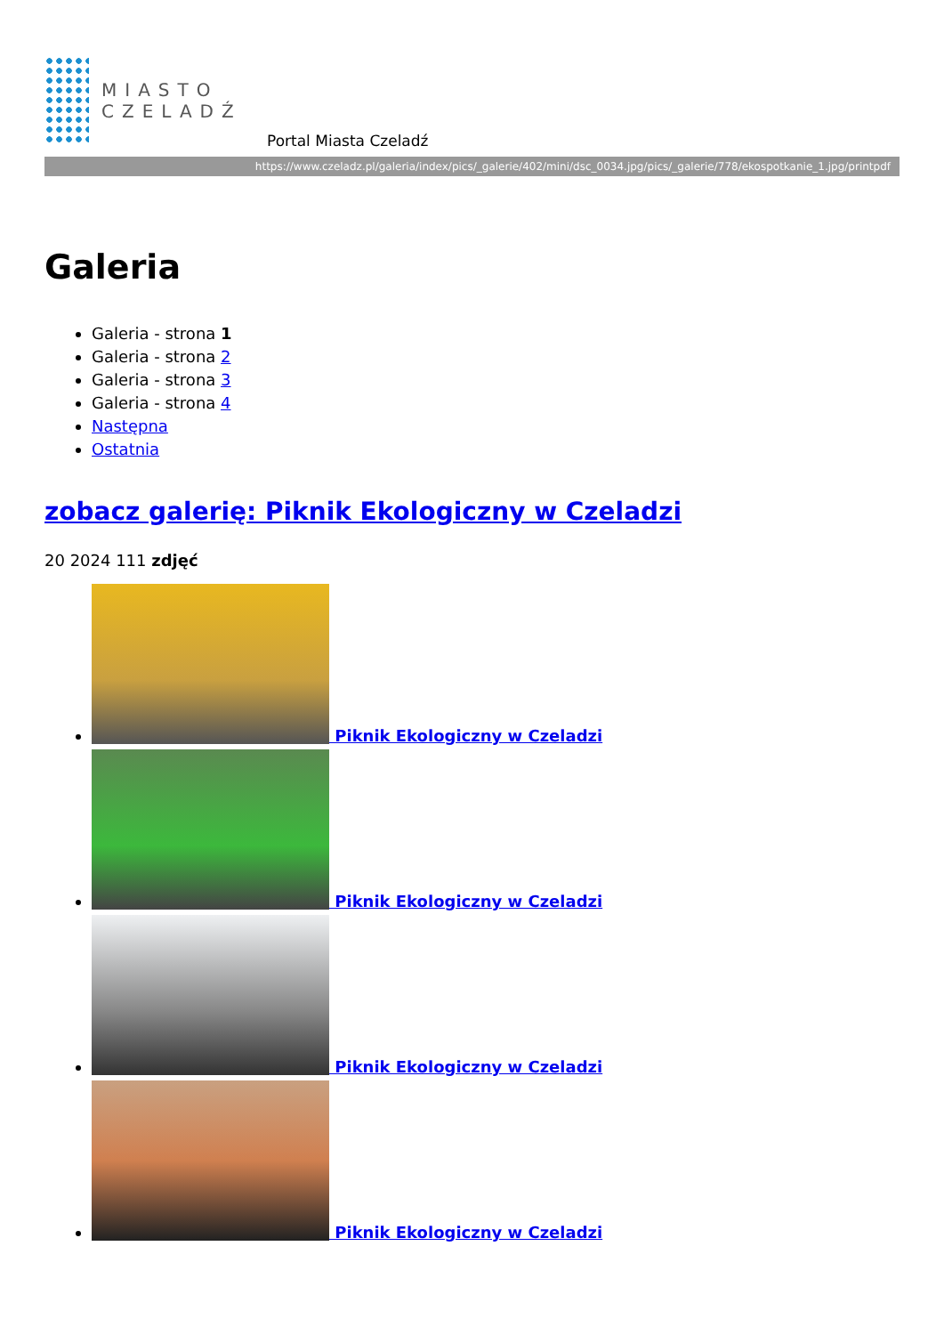MIASTO
CZELADŹ
Portal Miasta Czeladź
https://www.czeladz.pl/galeria/index/pics/_galerie/402/mini/dsc_0034.jpg/pics/_galerie/778/ekospotkanie_1.jpg/printpdf
Galeria
Galeria - strona 1
Galeria - strona 2
Galeria - strona 3
Galeria - strona 4
Następna
Ostatnia
zobacz galerię: Piknik Ekologiczny w Czeladzi
20 2024 111 zdjęć
Piknik Ekologiczny w Czeladzi
Piknik Ekologiczny w Czeladzi
Piknik Ekologiczny w Czeladzi
Piknik Ekologiczny w Czeladzi